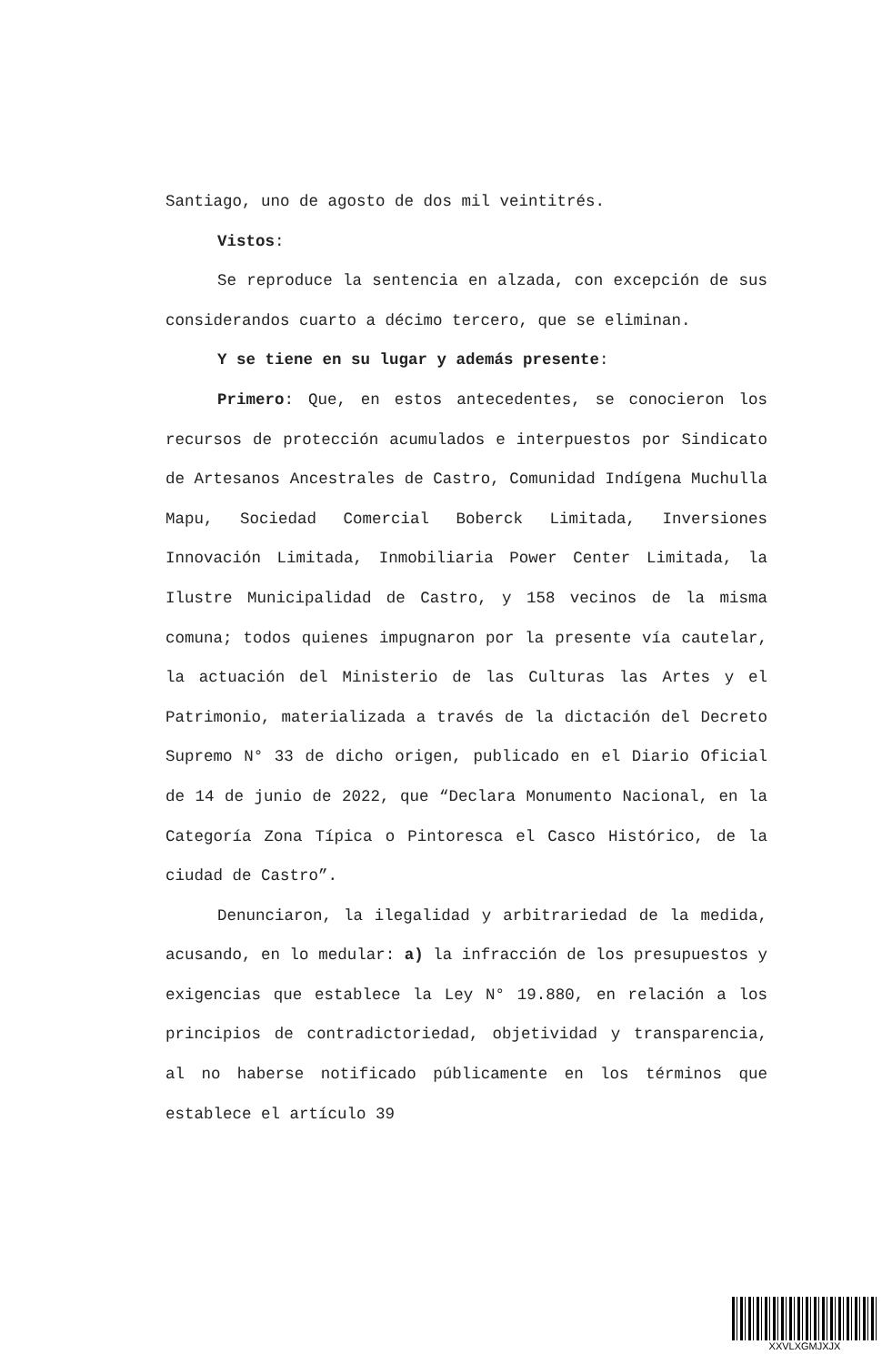Santiago, uno de agosto de dos mil veintitrés.
Vistos:
Se reproduce la sentencia en alzada, con excepción de sus considerandos cuarto a décimo tercero, que se eliminan.
Y se tiene en su lugar y además presente:
Primero: Que, en estos antecedentes, se conocieron los recursos de protección acumulados e interpuestos por Sindicato de Artesanos Ancestrales de Castro, Comunidad Indígena Muchulla Mapu, Sociedad Comercial Boberck Limitada, Inversiones Innovación Limitada, Inmobiliaria Power Center Limitada, la Ilustre Municipalidad de Castro, y 158 vecinos de la misma comuna; todos quienes impugnaron por la presente vía cautelar, la actuación del Ministerio de las Culturas las Artes y el Patrimonio, materializada a través de la dictación del Decreto Supremo N° 33 de dicho origen, publicado en el Diario Oficial de 14 de junio de 2022, que “Declara Monumento Nacional, en la Categoría Zona Típica o Pintoresca el Casco Histórico, de la ciudad de Castro”.
Denunciaron, la ilegalidad y arbitrariedad de la medida, acusando, en lo medular: a) la infracción de los presupuestos y exigencias que establece la Ley N° 19.880, en relación a los principios de contradictoriedad, objetividad y transparencia, al no haberse notificado públicamente en los términos que establece el artículo 39
XXVLXGMJXJX